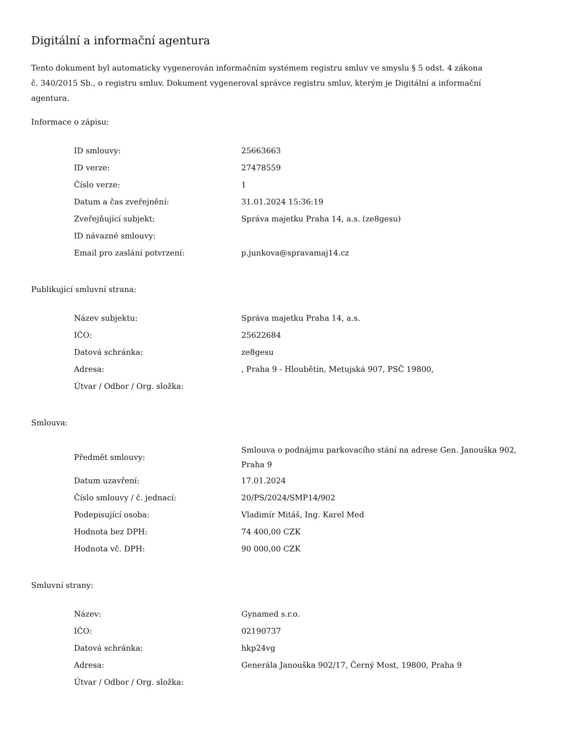Digitální a informační agentura
Tento dokument byl automaticky vygenerován informačním systémem registru smluv ve smyslu § 5 odst. 4 zákona
č. 340/2015 Sb., o registru smluv. Dokument vygeneroval správce registru smluv, kterým je Digitální a informační agentura.
Informace o zápisu:
| ID smlouvy: | 25663663 |
| ID verze: | 27478559 |
| Číslo verze: | 1 |
| Datum a čas zveřejnění: | 31.01.2024 15:36:19 |
| Zveřejňující subjekt: | Správa majetku Praha 14, a.s. (ze8gesu) |
| ID návazné smlouvy: | |
| Email pro zaslání potvrzení: | p.junkova@spravamaj14.cz |
Publikující smluvní strana:
| Název subjektu: | Správa majetku Praha 14, a.s. |
| IČO: | 25622684 |
| Datová schránka: | ze8gesu |
| Adresa: | , Praha 9 - Hloubětín, Metujská 907, PSČ 19800, |
| Útvar / Odbor / Org. složka: | |
Smlouva:
| Předmět smlouvy: | Smlouva o podnájmu parkovacího stání na adrese Gen. Janouška 902, Praha 9 |
| Datum uzavření: | 17.01.2024 |
| Číslo smlouvy / č. jednací: | 20/PS/2024/SMP14/902 |
| Podepisující osoba: | Vladimír Mitáš, Ing. Karel Med |
| Hodnota bez DPH: | 74 400,00 CZK |
| Hodnota vč. DPH: | 90 000,00 CZK |
Smluvní strany:
| Název: | Gynamed s.r.o. |
| IČO: | 02190737 |
| Datová schránka: | hkp24vg |
| Adresa: | Generála Janouška 902/17, Černý Most, 19800, Praha 9 |
| Útvar / Odbor / Org. složka: | |